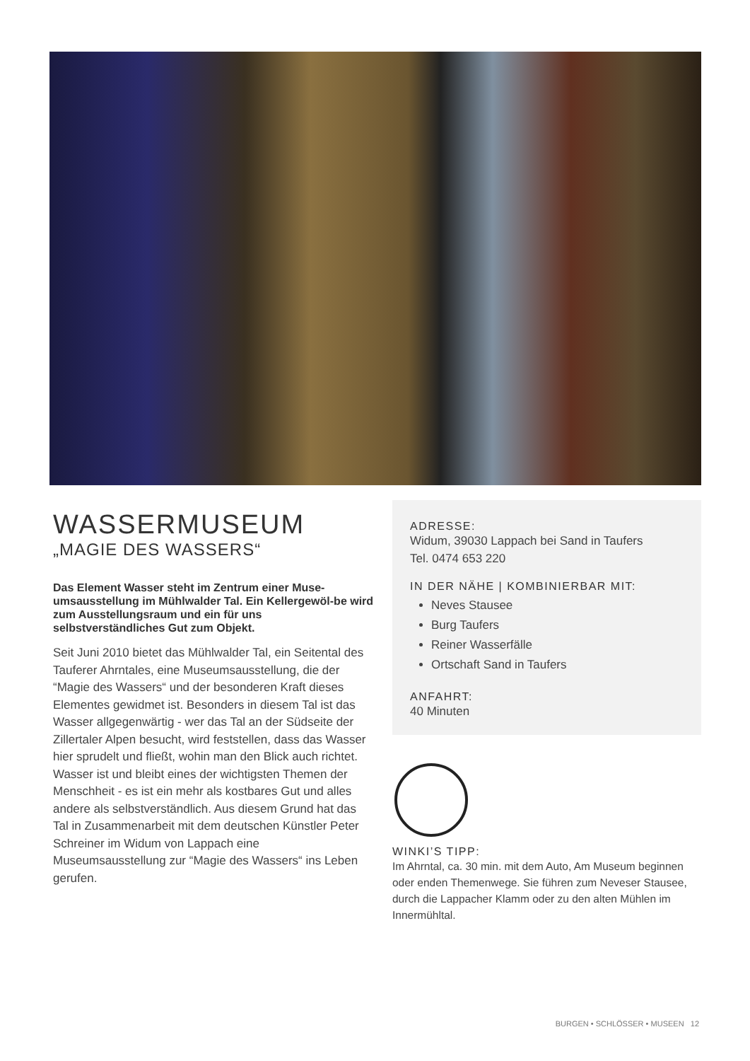WASSERMUSEUM
„MAGIE DES WASSERS“
Das Element Wasser steht im Zentrum einer Muse-umsausstellung im Mühlwalder Tal. Ein Kellergewöl-be wird zum Ausstellungsraum und ein für uns selbstverständliches Gut zum Objekt.
Seit Juni 2010 bietet das Mühlwalder Tal, ein Seitental des Tauferer Ahrntales, eine Museumsausstellung, die der “Magie des Wassers“ und der besonderen Kraft dieses Elementes gewidmet ist. Besonders in diesem Tal ist das Wasser allgegenwärtig - wer das Tal an der Südseite der Zillertaler Alpen besucht, wird feststellen, dass das Wasser hier sprudelt und fließt, wohin man den Blick auch richtet. Wasser ist und bleibt eines der wichtigsten Themen der Menschheit - es ist ein mehr als kostbares Gut und alles andere als selbstverständlich. Aus diesem Grund hat das Tal in Zusammenarbeit mit dem deutschen Künstler Peter Schreiner im Widum von Lappach eine Museumsausstellung zur “Magie des Wassers“ ins Leben gerufen.
ADRESSE:
Widum, 39030 Lappach bei Sand in Taufers
Tel. 0474 653 220
IN DER NÄHE | KOMBINIERBAR MIT:
Neves Stausee
Burg Taufers
Reiner Wasserfälle
Ortschaft Sand in Taufers
ANFAHRT:
40 Minuten
WINKI’S TIPP:
Im Ahrntal, ca. 30 min. mit dem Auto, Am Museum beginnen oder enden Themenwege. Sie führen zum Neveser Stausee, durch die Lappacher Klamm oder zu den alten Mühlen im Innermühltal.
BURGEN • SCHLÖSSER • MUSEEN 12